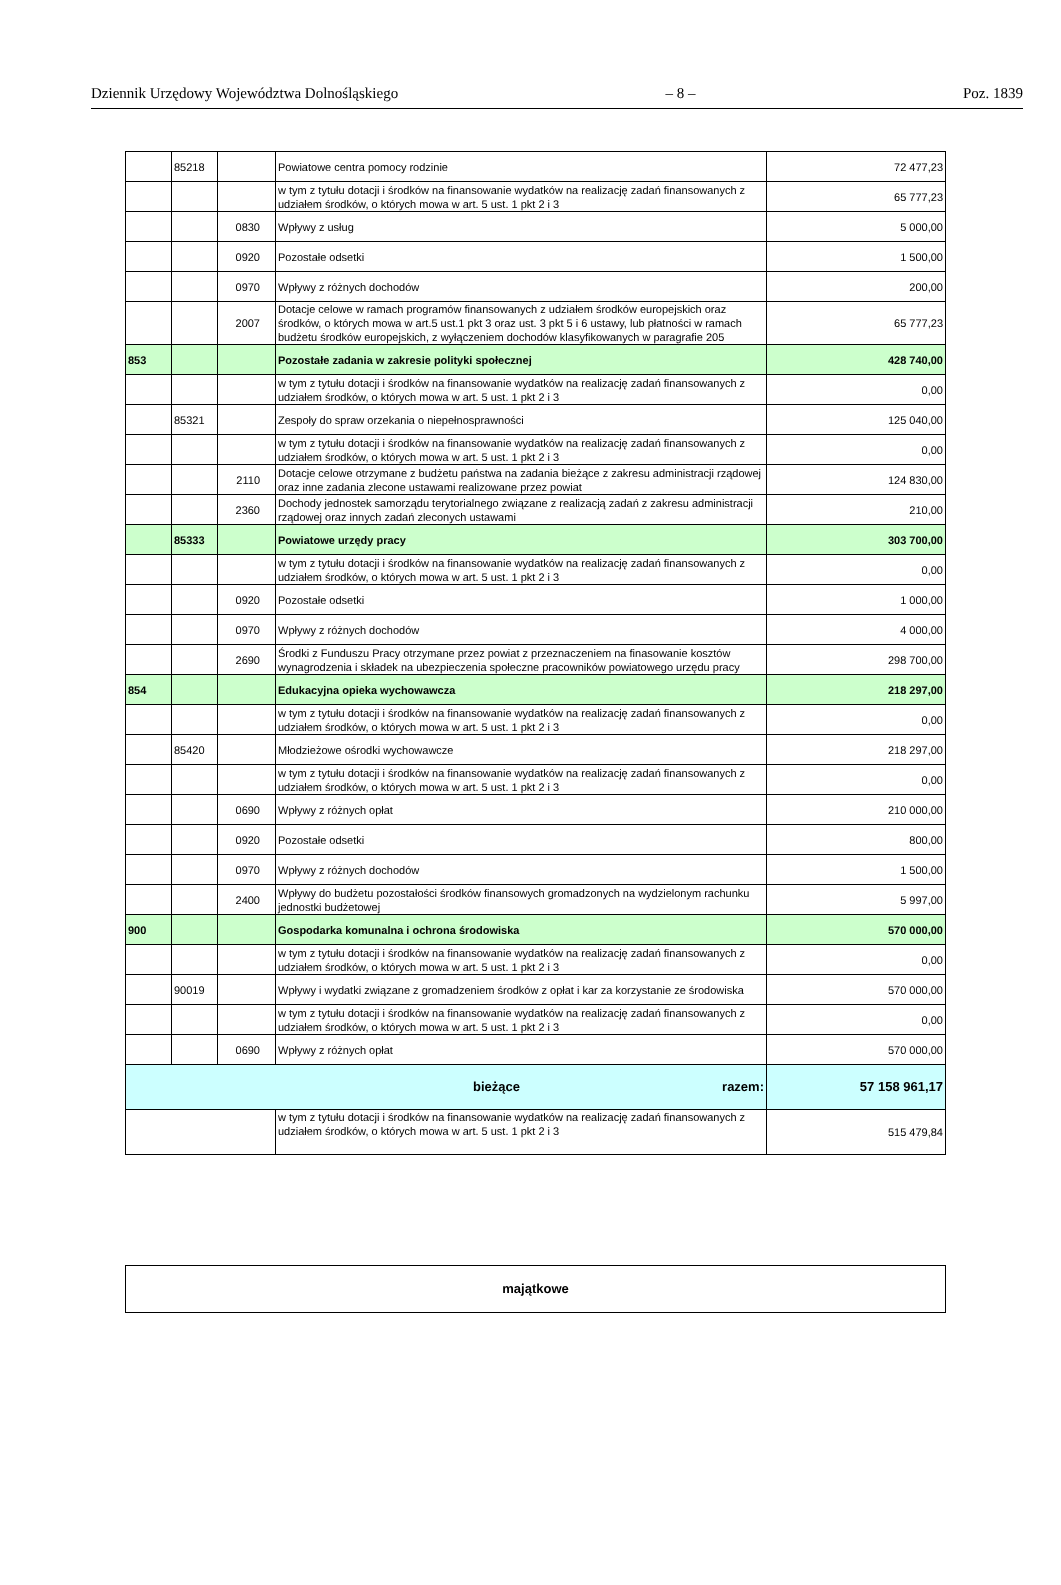Dziennik Urzędowy Województwa Dolnośląskiego – 8 – Poz. 1839
| | 85218 | | Powiatowe centra pomocy rodzinie | 72 477,23 |
| | | | w tym z tytułu dotacji i środków na finansowanie wydatków na realizację zadań finansowanych z udziałem środków, o których mowa w art. 5 ust. 1 pkt 2 i 3 | 65 777,23 |
| | | 0830 | Wpływy z usług | 5 000,00 |
| | | 0920 | Pozostałe odsetki | 1 500,00 |
| | | 0970 | Wpływy z różnych dochodów | 200,00 |
| | | 2007 | Dotacje celowe w ramach programów finansowanych z udziałem środków europejskich oraz środków, o których mowa w art.5 ust.1 pkt 3 oraz ust. 3 pkt 5 i 6 ustawy, lub płatności w ramach budżetu środków europejskich, z wyłączeniem dochodów klasyfikowanych w paragrafie 205 | 65 777,23 |
| 853 | | | Pozostałe zadania w zakresie polityki społecznej | 428 740,00 |
| | | | w tym z tytułu dotacji i środków na finansowanie wydatków na realizację zadań finansowanych z udziałem środków, o których mowa w art. 5 ust. 1 pkt 2 i 3 | 0,00 |
| | 85321 | | Zespoły do spraw orzekania o niepełnosprawności | 125 040,00 |
| | | | w tym z tytułu dotacji i środków na finansowanie wydatków na realizację zadań finansowanych z udziałem środków, o których mowa w art. 5 ust. 1 pkt 2 i 3 | 0,00 |
| | | 2110 | Dotacje celowe otrzymane z budżetu państwa na zadania bieżące z zakresu administracji rządowej oraz inne zadania zlecone ustawami realizowane przez powiat | 124 830,00 |
| | | 2360 | Dochody jednostek samorządu terytorialnego związane z realizacją zadań z zakresu administracji rządowej oraz innych zadań zleconych ustawami | 210,00 |
| | 85333 | | Powiatowe urzędy pracy | 303 700,00 |
| | | | w tym z tytułu dotacji i środków na finansowanie wydatków na realizację zadań finansowanych z udziałem środków, o których mowa w art. 5 ust. 1 pkt 2 i 3 | 0,00 |
| | | 0920 | Pozostałe odsetki | 1 000,00 |
| | | 0970 | Wpływy z różnych dochodów | 4 000,00 |
| | | 2690 | Środki z Funduszu Pracy otrzymane przez powiat z przeznaczeniem na finasowanie kosztów wynagrodzenia i składek na ubezpieczenia społeczne pracowników powiatowego urzędu pracy | 298 700,00 |
| 854 | | | Edukacyjna opieka wychowawcza | 218 297,00 |
| | | | w tym z tytułu dotacji i środków na finansowanie wydatków na realizację zadań finansowanych z udziałem środków, o których mowa w art. 5 ust. 1 pkt 2 i 3 | 0,00 |
| | 85420 | | Młodzieżowe ośrodki wychowawcze | 218 297,00 |
| | | | w tym z tytułu dotacji i środków na finansowanie wydatków na realizację zadań finansowanych z udziałem środków, o których mowa w art. 5 ust. 1 pkt 2 i 3 | 0,00 |
| | | 0690 | Wpływy z różnych opłat | 210 000,00 |
| | | 0920 | Pozostałe odsetki | 800,00 |
| | | 0970 | Wpływy z różnych dochodów | 1 500,00 |
| | | 2400 | Wpływy do budżetu pozostałości środków finansowych gromadzonych na wydzielonym rachunku jednostki budżetowej | 5 997,00 |
| 900 | | | Gospodarka komunalna i ochrona środowiska | 570 000,00 |
| | | | w tym z tytułu dotacji i środków na finansowanie wydatków na realizację zadań finansowanych z udziałem środków, o których mowa w art. 5 ust. 1 pkt 2 i 3 | 0,00 |
| | 90019 | | Wpływy i wydatki związane z gromadzeniem środków z opłat i kar za korzystanie ze środowiska | 570 000,00 |
| | | | w tym z tytułu dotacji i środków na finansowanie wydatków na realizację zadań finansowanych z udziałem środków, o których mowa w art. 5 ust. 1 pkt 2 i 3 | 0,00 |
| | | 0690 | Wpływy z różnych opłat | 570 000,00 |
| bieżące razem: | | | | 57 158 961,17 |
| | | | w tym z tytułu dotacji i środków na finansowanie wydatków na realizację zadań finansowanych z udziałem środków, o których mowa w art. 5 ust. 1 pkt 2 i 3 | 515 479,84 |
| majątkowe |